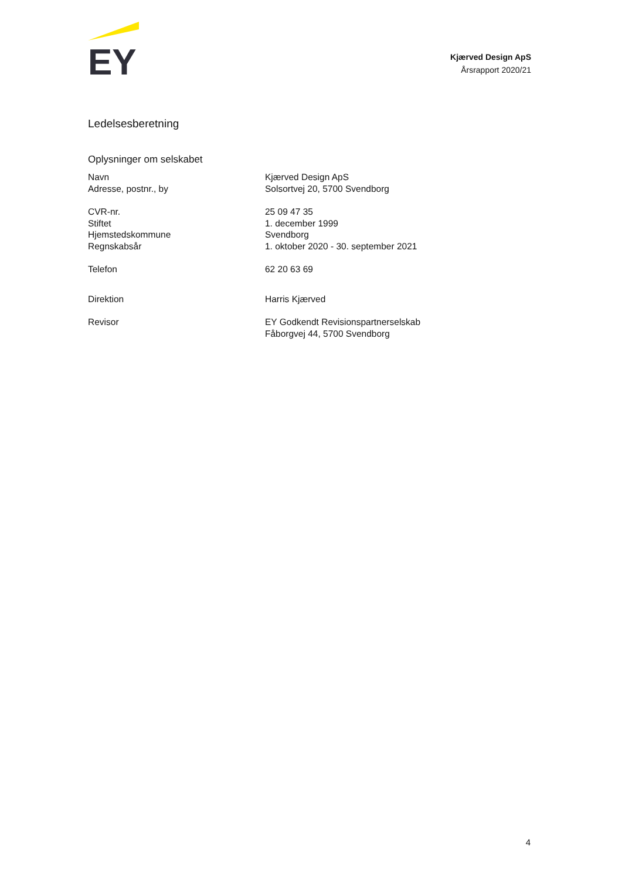EY
Kjærved Design ApS
Årsrapport 2020/21
Ledelsesberetning
Oplysninger om selskabet
| Navn | Kjærved Design ApS |
| Adresse, postnr., by | Solsortvej 20, 5700 Svendborg |
| CVR-nr. | 25 09 47 35 |
| Stiftet | 1. december 1999 |
| Hjemstedskommune | Svendborg |
| Regnskabsår | 1. oktober 2020 - 30. september 2021 |
| Telefon | 62 20 63 69 |
| Direktion | Harris Kjærved |
| Revisor | EY Godkendt Revisionspartnerselskab Fåborgvej 44, 5700 Svendborg |
4